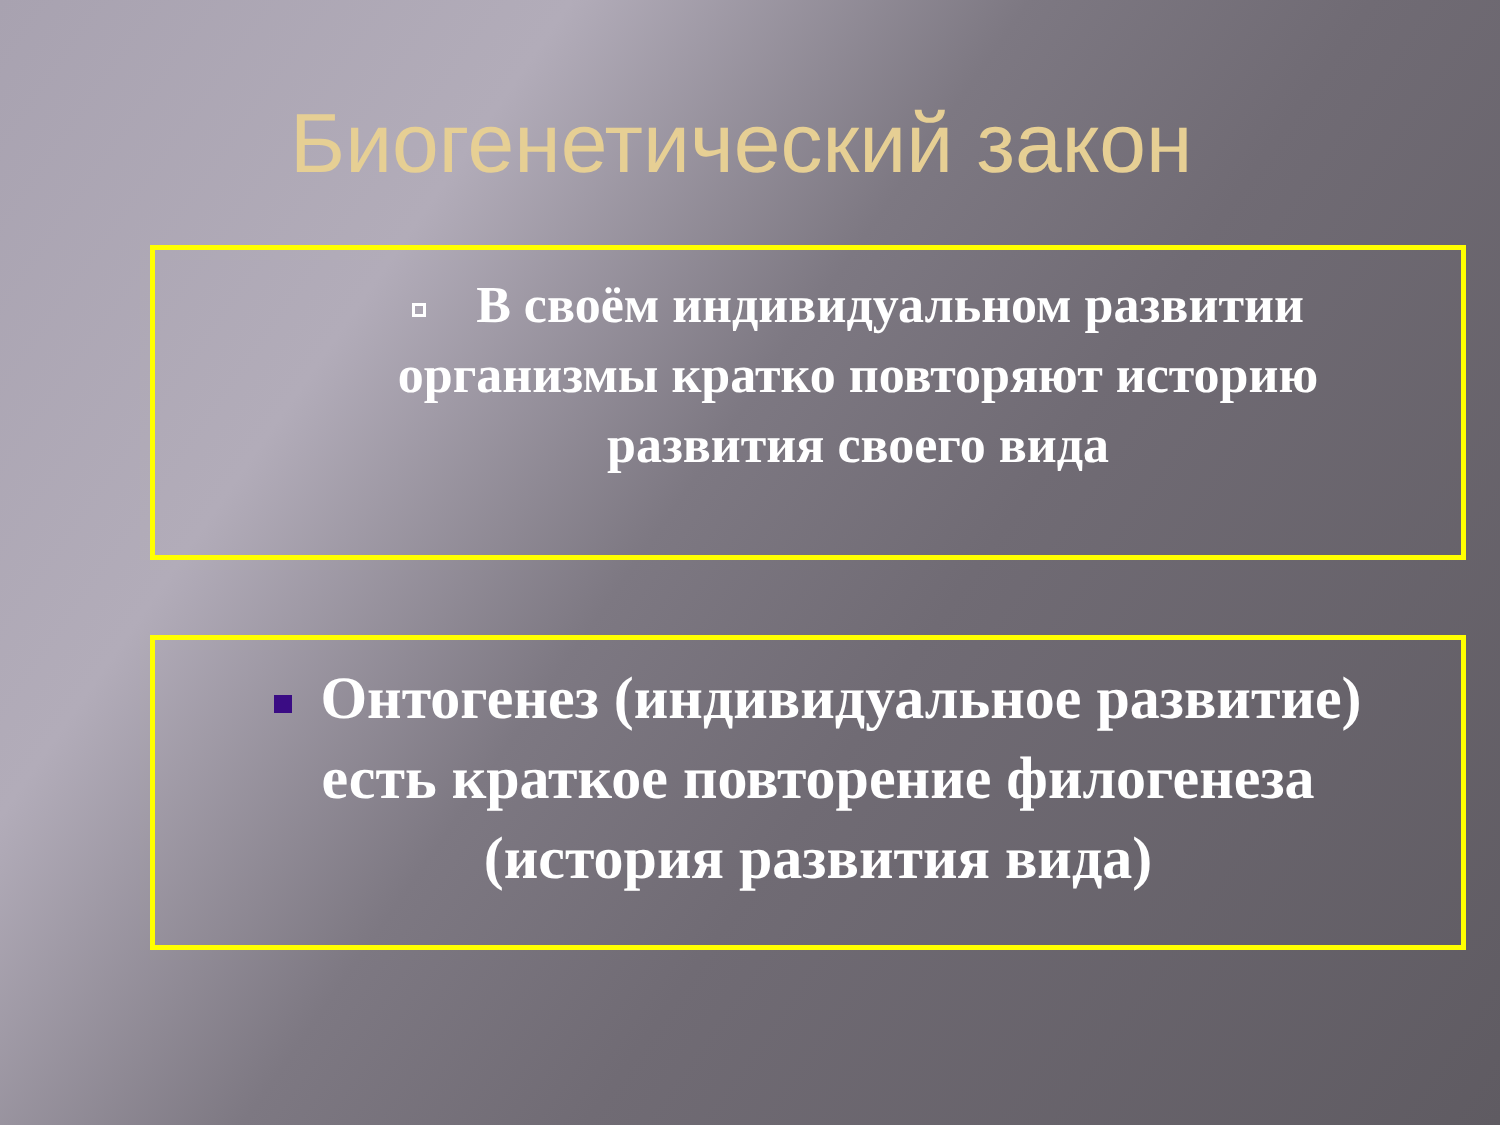Биогенетический закон
В своём индивидуальном развитии организмы кратко повторяют историю развития своего вида
Онтогенез (индивидуальное развитие) есть краткое повторение филогенеза (история развития вида)